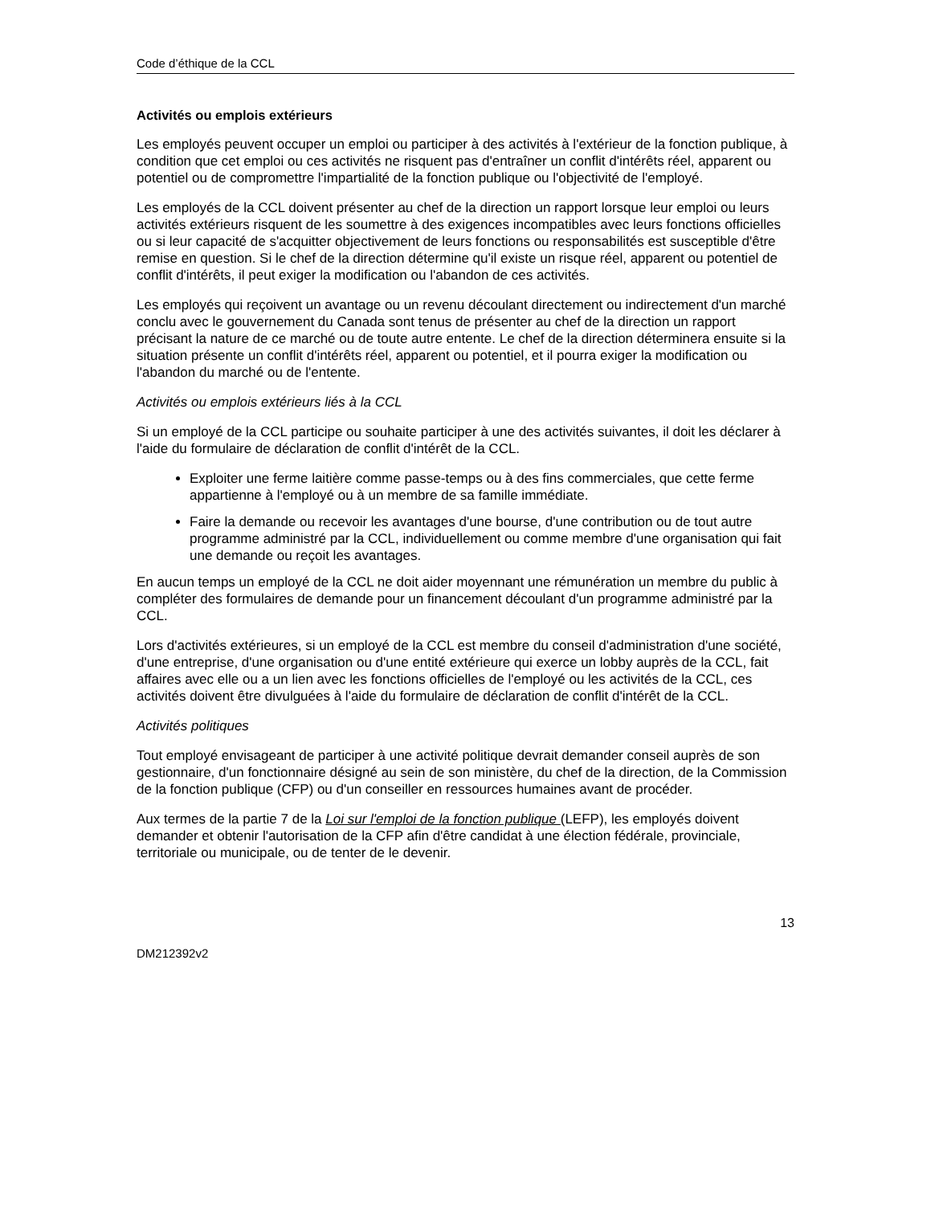Code d’éthique de la CCL
Activités ou emplois extérieurs
Les employés peuvent occuper un emploi ou participer à des activités à l'extérieur de la fonction publique, à condition que cet emploi ou ces activités ne risquent pas d'entraîner un conflit d'intérêts réel, apparent ou potentiel ou de compromettre l'impartialité de la fonction publique ou l'objectivité de l'employé.
Les employés de la CCL doivent présenter au chef de la direction un rapport lorsque leur emploi ou leurs activités extérieurs risquent de les soumettre à des exigences incompatibles avec leurs fonctions officielles ou si leur capacité de s'acquitter objectivement de leurs fonctions ou responsabilités est susceptible d'être remise en question. Si le chef de la direction détermine qu'il existe un risque réel, apparent ou potentiel de conflit d'intérêts, il peut exiger la modification ou l'abandon de ces activités.
Les employés qui reçoivent un avantage ou un revenu découlant directement ou indirectement d'un marché conclu avec le gouvernement du Canada sont tenus de présenter au chef de la direction un rapport précisant la nature de ce marché ou de toute autre entente. Le chef de la direction déterminera ensuite si la situation présente un conflit d'intérêts réel, apparent ou potentiel, et il pourra exiger la modification ou l'abandon du marché ou de l'entente.
Activités ou emplois extérieurs liés à la CCL
Si un employé de la CCL participe ou souhaite participer à une des activités suivantes, il doit les déclarer à l'aide du formulaire de déclaration de conflit d'intérêt de la CCL.
Exploiter une ferme laitière comme passe-temps ou à des fins commerciales, que cette ferme appartienne à l'employé ou à un membre de sa famille immédiate.
Faire la demande ou recevoir les avantages d'une bourse, d'une contribution ou de tout autre programme administré par la CCL, individuellement ou comme membre d'une organisation qui fait une demande ou reçoit les avantages.
En aucun temps un employé de la CCL ne doit aider moyennant une rémunération un membre du public à compléter des formulaires de demande pour un financement découlant d'un programme administré par la CCL.
Lors d'activités extérieures, si un employé de la CCL est membre du conseil d'administration d'une société, d'une entreprise, d'une organisation ou d'une entité extérieure qui exerce un lobby auprès de la CCL, fait affaires avec elle ou a un lien avec les fonctions officielles de l'employé ou les activités de la CCL, ces activités doivent être divulguées à l'aide du formulaire de déclaration de conflit d'intérêt de la CCL.
Activités politiques
Tout employé envisageant de participer à une activité politique devrait demander conseil auprès de son gestionnaire, d'un fonctionnaire désigné au sein de son ministère, du chef de la direction, de la Commission de la fonction publique (CFP) ou d'un conseiller en ressources humaines avant de procéder.
Aux termes de la partie 7 de la Loi sur l'emploi de la fonction publique (LEFP), les employés doivent demander et obtenir l'autorisation de la CFP afin d'être candidat à une élection fédérale, provinciale, territoriale ou municipale, ou de tenter de le devenir.
13
DM212392v2